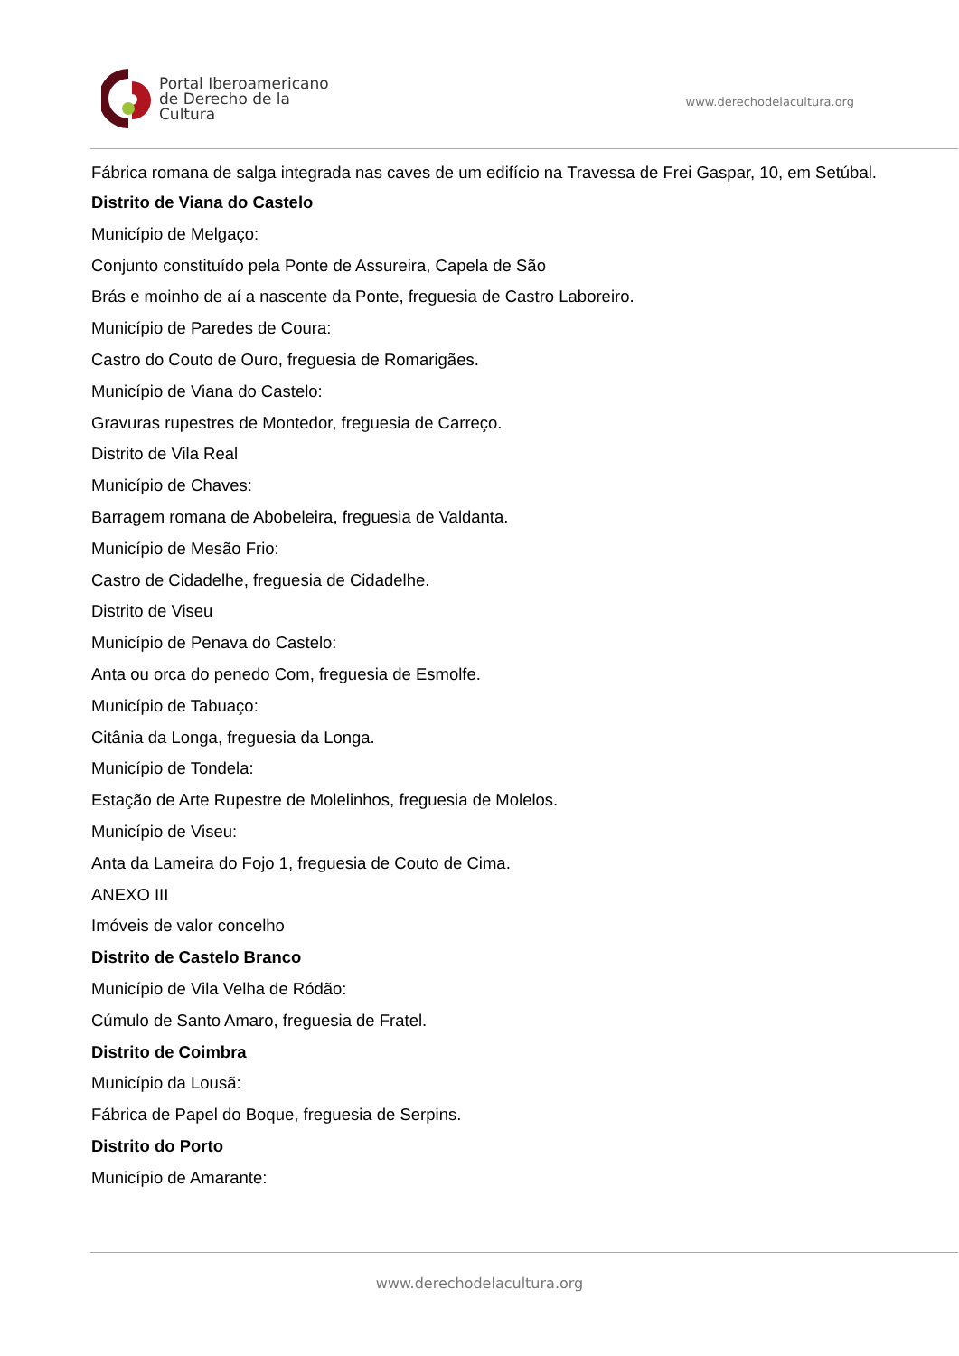Portal Iberoamericano
de Derecho de la Cultura
www.derechodelacultura.org
Fábrica romana de salga integrada nas caves de um edifício na Travessa de Frei Gaspar, 10, em Setúbal.
Distrito de Viana do Castelo
Município de Melgaço:
Conjunto constituído pela Ponte de Assureira, Capela de São
Brás e moinho de aí a nascente da Ponte, freguesia de Castro Laboreiro.
Município de Paredes de Coura:
Castro do Couto de Ouro, freguesia de Romarigães.
Município de Viana do Castelo:
Gravuras rupestres de Montedor, freguesia de Carreço.
Distrito de Vila Real
Município de Chaves:
Barragem romana de Abobeleira, freguesia de Valdanta.
Município de Mesão Frio:
Castro de Cidadelhe, freguesia de Cidadelhe.
Distrito de Viseu
Município de Penava do Castelo:
Anta ou orca do penedo Com, freguesia de Esmolfe.
Município de Tabuaço:
Citânia da Longa, freguesia da Longa.
Município de Tondela:
Estação de Arte Rupestre de Molelinhos, freguesia de Molelos.
Município de Viseu:
Anta da Lameira do Fojo 1, freguesia de Couto de Cima.
ANEXO III
Imóveis de valor concelho
Distrito de Castelo Branco
Município de Vila Velha de Ródão:
Cúmulo de Santo Amaro, freguesia de Fratel.
Distrito de Coimbra
Município da Lousã:
Fábrica de Papel do Boque, freguesia de Serpins.
Distrito do Porto
Município de Amarante:
www.derechodelacultura.org